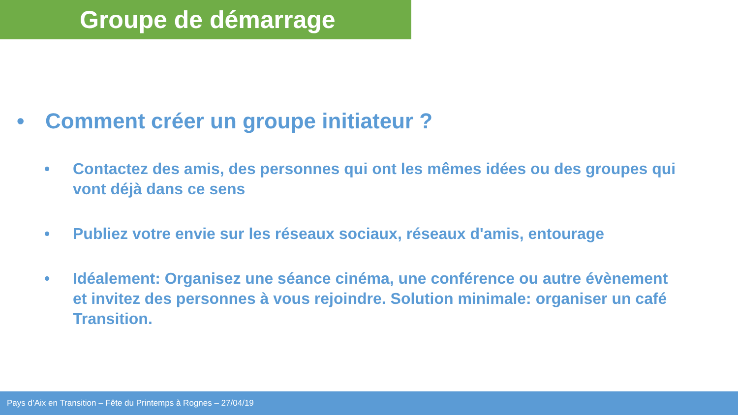Groupe de démarrage
• Comment créer un groupe initiateur ?
• Contactez des amis, des personnes qui ont les mêmes idées ou des groupes qui vont déjà dans ce sens
• Publiez votre envie sur les réseaux sociaux, réseaux d'amis, entourage
• Idéalement: Organisez une séance cinéma, une conférence ou autre évènement et invitez des personnes à vous rejoindre. Solution minimale: organiser un café Transition.
Pays d’Aix en Transition – Fête du Printemps à Rognes – 27/04/19